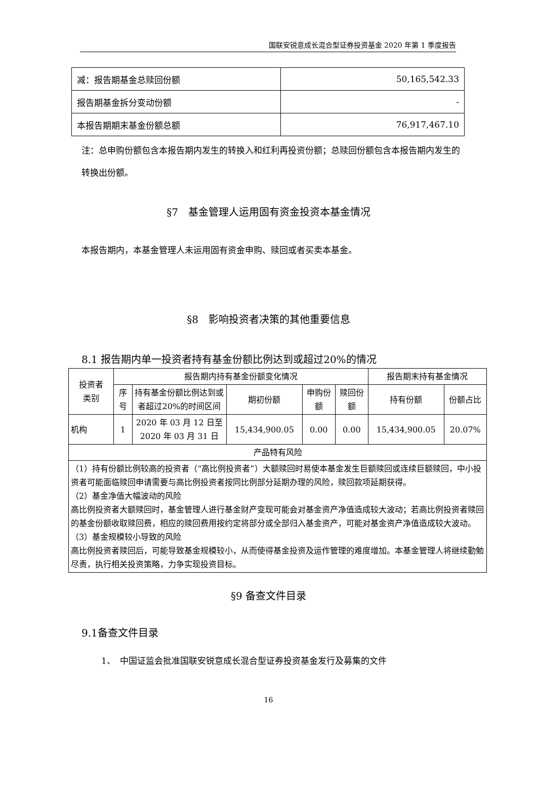国联安锐意成长混合型证券投资基金 2020 年第 1 季度报告
| 减：报告期基金总赎回份额 | 50,165,542.33 |
| 报告期基金拆分变动份额 | - |
| 本报告期期末基金份额总额 | 76,917,467.10 |
注：总申购份额包含本报告期内发生的转换入和红利再投资份额；总赎回份额包含本报告期内发生的转换出份额。
§7　基金管理人运用固有资金投资本基金情况
本报告期内，本基金管理人未运用固有资金申购、赎回或者买卖本基金。
§8　影响投资者决策的其他重要信息
8.1 报告期内单一投资者持有基金份额比例达到或超过20%的情况
| 投资者 类别 | 报告期内持有基金份额变化情况 | | | | | 报告期末持有基金情况 | |
| --- | --- | --- | --- | --- | --- | --- | --- |
| | 序号 | 持有基金份额比例达到或者超过20%的时间区间 | 期初份额 | 申购份额 | 赎回份额 | 持有份额 | 份额占比 |
| 机构 | 1 | 2020 年 03 月 12 日至 2020 年 03 月 31 日 | 15,434,900.05 | 0.00 | 0.00 | 15,434,900.05 | 20.07% |
| 产品特有风险 | | | | | | | |
| （1）持有份额比例较高的投资者（“高比例投资者”）大额赎回时易使本基金发生巨额赎回或连续巨额赎回，中小投资者可能面临赎回申请需要与高比例投资者按同比例部分延期办理的风险，赎回款项延期获得。 （2）基金净值大幅波动的风险 高比例投资者大额赎回时，基金管理人进行基金财产变现可能会对基金资产净值造成较大波动；若高比例投资者赎回的基金份额收取赎回费，相应的赎回费用按约定将部分或全部归入基金资产，可能对基金资产净值造成较大波动。 （3）基金规模较小导致的风险 高比例投资者赎回后，可能导致基金规模较小，从而使得基金投资及运作管理的难度增加。本基金管理人将继续勤勉尽责，执行相关投资策略，力争实现投资目标。 | | | | | | | |
§9 备查文件目录
9.1备查文件目录
1、　中国证监会批准国联安锐意成长混合型证券投资基金发行及募集的文件
16